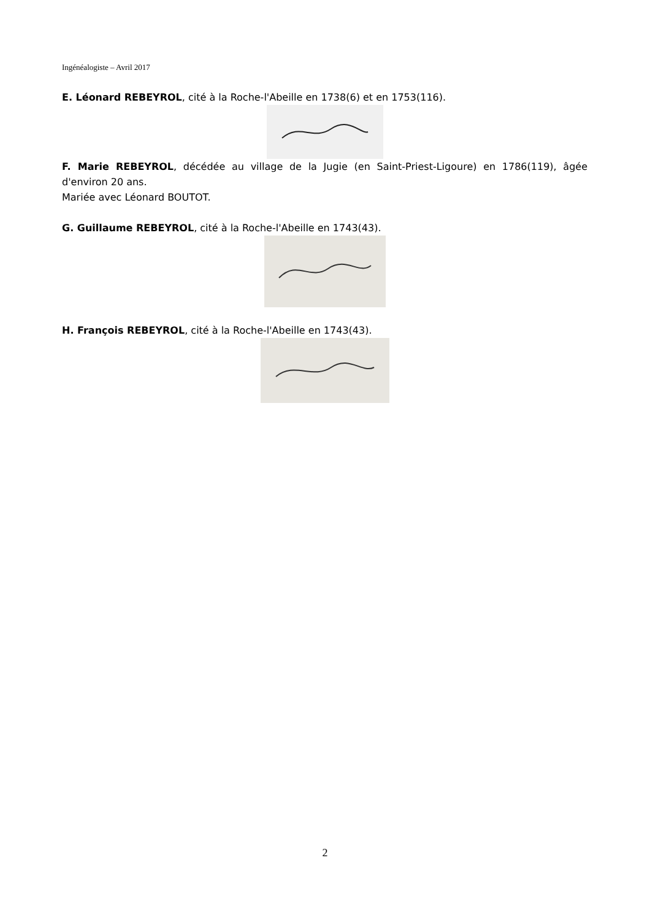Ingénéalogiste – Avril 2017
E. Léonard REBEYROL, cité à la Roche-l'Abeille en 1738(6) et en 1753(116).
F. Marie REBEYROL, décédée au village de la Jugie (en Saint-Priest-Ligoure) en 1786(119), âgée d'environ 20 ans.
Mariée avec Léonard BOUTOT.
G. Guillaume REBEYROL, cité à la Roche-l'Abeille en 1743(43).
H. François REBEYROL, cité à la Roche-l'Abeille en 1743(43).
2